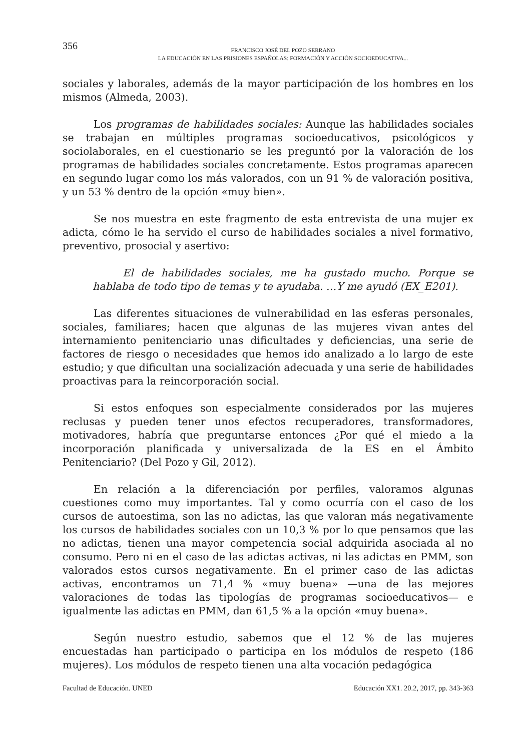356
FRANCISCO JOSÉ DEL POZO SERRANO
LA EDUCACIÓN EN LAS PRISIONES ESPAÑOLAS: FORMACIÓN Y ACCIÓN SOCIOEDUCATIVA...
sociales y laborales, además de la mayor participación de los hombres en los mismos (Almeda, 2003).
Los programas de habilidades sociales: Aunque las habilidades sociales se trabajan en múltiples programas socioeducativos, psicológicos y sociolaborales, en el cuestionario se les preguntó por la valoración de los programas de habilidades sociales concretamente. Estos programas aparecen en segundo lugar como los más valorados, con un 91 % de valoración positiva, y un 53 % dentro de la opción «muy bien».
Se nos muestra en este fragmento de esta entrevista de una mujer ex adicta, cómo le ha servido el curso de habilidades sociales a nivel formativo, preventivo, prosocial y asertivo:
El de habilidades sociales, me ha gustado mucho. Porque se hablaba de todo tipo de temas y te ayudaba. …Y me ayudó (EX_E201).
Las diferentes situaciones de vulnerabilidad en las esferas personales, sociales, familiares; hacen que algunas de las mujeres vivan antes del internamiento penitenciario unas dificultades y deficiencias, una serie de factores de riesgo o necesidades que hemos ido analizado a lo largo de este estudio; y que dificultan una socialización adecuada y una serie de habilidades proactivas para la reincorporación social.
Si estos enfoques son especialmente considerados por las mujeres reclusas y pueden tener unos efectos recuperadores, transformadores, motivadores, habría que preguntarse entonces ¿Por qué el miedo a la incorporación planificada y universalizada de la ES en el Ámbito Penitenciario? (Del Pozo y Gil, 2012).
En relación a la diferenciación por perfiles, valoramos algunas cuestiones como muy importantes. Tal y como ocurría con el caso de los cursos de autoestima, son las no adictas, las que valoran más negativamente los cursos de habilidades sociales con un 10,3 % por lo que pensamos que las no adictas, tienen una mayor competencia social adquirida asociada al no consumo. Pero ni en el caso de las adictas activas, ni las adictas en PMM, son valorados estos cursos negativamente. En el primer caso de las adictas activas, encontramos un 71,4 % «muy buena» —una de las mejores valoraciones de todas las tipologías de programas socioeducativos— e igualmente las adictas en PMM, dan 61,5 % a la opción «muy buena».
Según nuestro estudio, sabemos que el 12 % de las mujeres encuestadas han participado o participa en los módulos de respeto (186 mujeres). Los módulos de respeto tienen una alta vocación pedagógica
Facultad de Educación. UNED Educación XX1. 20.2, 2017, pp. 343-363